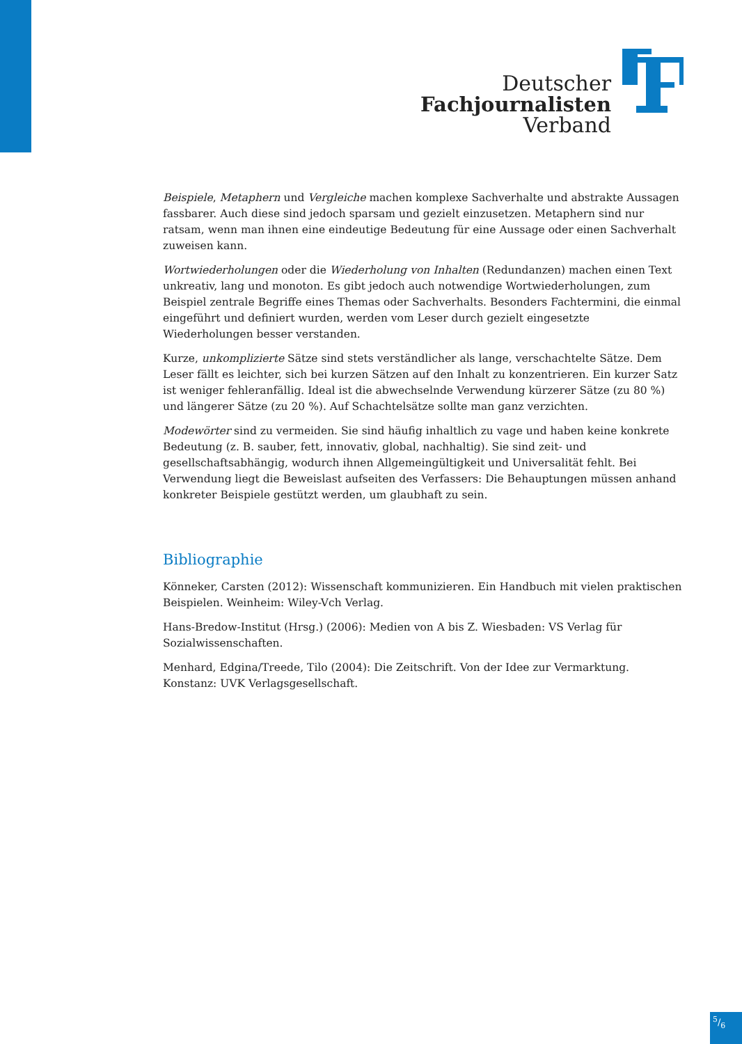Deutscher
Fachjournalisten
Verband
Beispiele, Metaphern und Vergleiche machen komplexe Sachverhalte und abstrakte Aussagen fassbarer. Auch diese sind jedoch sparsam und gezielt einzusetzen. Metaphern sind nur ratsam, wenn man ihnen eine eindeutige Bedeutung für eine Aussage oder einen Sachverhalt zuweisen kann.
Wortwiederholungen oder die Wiederholung von Inhalten (Redundanzen) machen einen Text unkreativ, lang und monoton. Es gibt jedoch auch notwendige Wortwiederholungen, zum Beispiel zentrale Begriffe eines Themas oder Sachverhalts. Besonders Fachtermini, die einmal eingeführt und definiert wurden, werden vom Leser durch gezielt eingesetzte Wiederholungen besser verstanden.
Kurze, unkomplizierte Sätze sind stets verständlicher als lange, verschachtelte Sätze. Dem Leser fällt es leichter, sich bei kurzen Sätzen auf den Inhalt zu konzentrieren. Ein kurzer Satz ist weniger fehleranfällig. Ideal ist die abwechselnde Verwendung kürzerer Sätze (zu 80 %) und längerer Sätze (zu 20 %). Auf Schachtelsätze sollte man ganz verzichten.
Modewörter sind zu vermeiden. Sie sind häufig inhaltlich zu vage und haben keine konkrete Bedeutung (z. B. sauber, fett, innovativ, global, nachhaltig). Sie sind zeit- und gesellschaftsabhängig, wodurch ihnen Allgemeingültigkeit und Universalität fehlt. Bei Verwendung liegt die Beweislast aufseiten des Verfassers: Die Behauptungen müssen anhand konkreter Beispiele gestützt werden, um glaubhaft zu sein.
Bibliographie
Könneker, Carsten (2012): Wissenschaft kommunizieren. Ein Handbuch mit vielen praktischen Beispielen. Weinheim: Wiley-Vch Verlag.
Hans-Bredow-Institut (Hrsg.) (2006): Medien von A bis Z. Wiesbaden: VS Verlag für Sozialwissenschaften.
Menhard, Edgina/Treede, Tilo (2004): Die Zeitschrift. Von der Idee zur Vermarktung. Konstanz: UVK Verlagsgesellschaft.
5/6